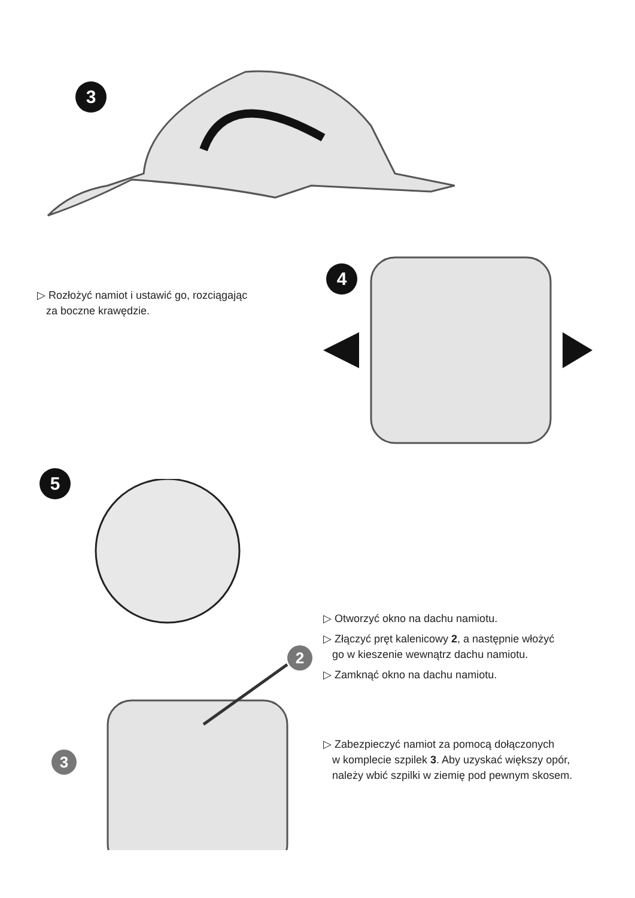3
▷ Rozłożyć namiot i ustawić go, rozciągając
za boczne krawędzie.
4
5
2
3
▷ Otworzyć okno na dachu namiotu.
▷ Złączyć pręt kalenicowy 2, a następnie włożyć
go w kieszenie wewnątrz dachu namiotu.
▷ Zamknąć okno na dachu namiotu.
▷ Zabezpieczyć namiot za pomocą dołączonych
w komplecie szpilek 3. Aby uzyskać większy opór,
należy wbić szpilki w ziemię pod pewnym skosem.